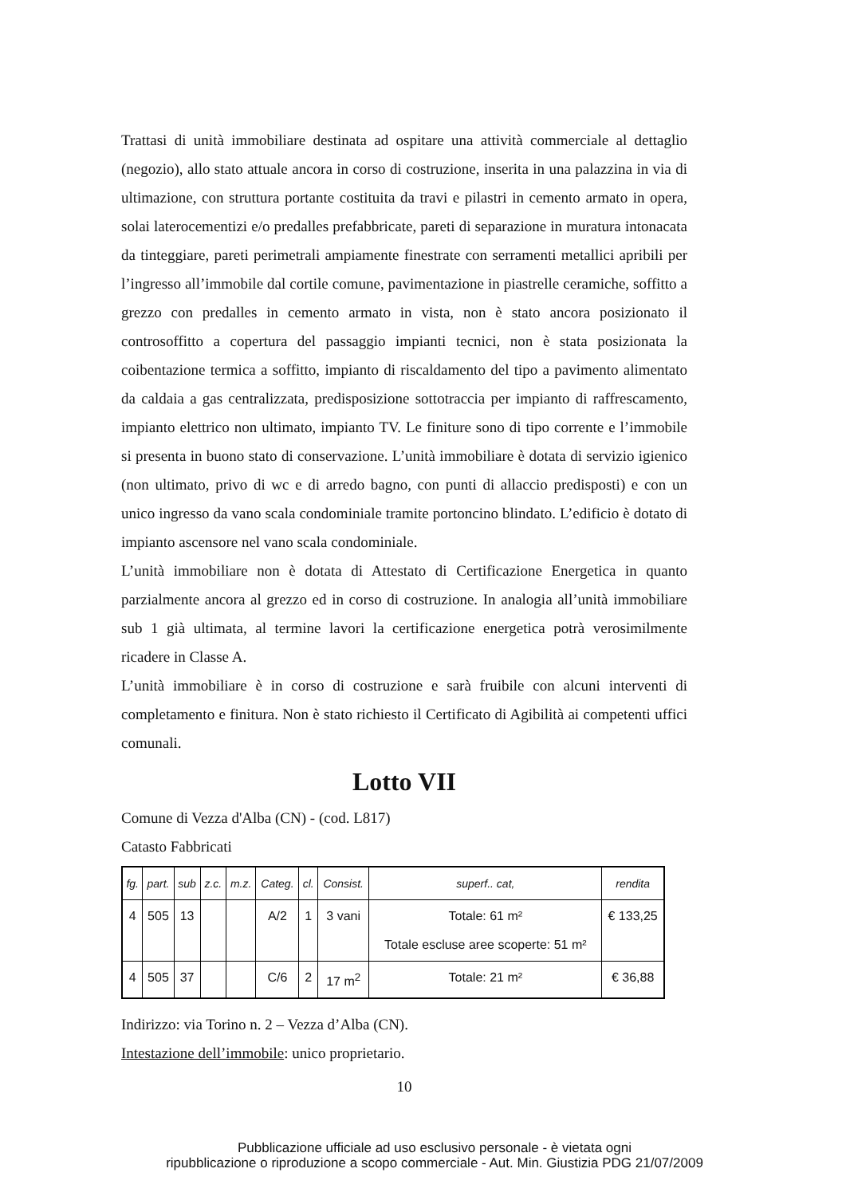Trattasi di unità immobiliare destinata ad ospitare una attività commerciale al dettaglio (negozio), allo stato attuale ancora in corso di costruzione, inserita in una palazzina in via di ultimazione, con struttura portante costituita da travi e pilastri in cemento armato in opera, solai laterocementizi e/o predalles prefabbricate, pareti di separazione in muratura intonacata da tinteggiare, pareti perimetrali ampiamente finestrate con serramenti metallici apribili per l’ingresso all’immobile dal cortile comune, pavimentazione in piastrelle ceramiche, soffitto a grezzo con predalles in cemento armato in vista, non è stato ancora posizionato il controsoffitto a copertura del passaggio impianti tecnici, non è stata posizionata la coibentazione termica a soffitto, impianto di riscaldamento del tipo a pavimento alimentato da caldaia a gas centralizzata, predisposizione sottotraccia per impianto di raffrescamento, impianto elettrico non ultimato, impianto TV. Le finiture sono di tipo corrente e l’immobile si presenta in buono stato di conservazione. L’unità immobiliare è dotata di servizio igienico (non ultimato, privo di wc e di arredo bagno, con punti di allaccio predisposti) e con un unico ingresso da vano scala condominiale tramite portoncino blindato. L’edificio è dotato di impianto ascensore nel vano scala condominiale.
L’unità immobiliare non è dotata di Attestato di Certificazione Energetica in quanto parzialmente ancora al grezzo ed in corso di costruzione. In analogia all’unità immobiliare sub 1 già ultimata, al termine lavori la certificazione energetica potrà verosimilmente ricadere in Classe A.
L’unità immobiliare è in corso di costruzione e sarà fruibile con alcuni interventi di completamento e finitura. Non è stato richiesto il Certificato di Agibilità ai competenti uffici comunali.
Lotto VII
Comune di Vezza d'Alba (CN) - (cod. L817)
Catasto Fabbricati
| fg. | part. | sub | z.c. | m.z. | Categ. | cl. | Consist. | superf.. cat, | rendita |
| --- | --- | --- | --- | --- | --- | --- | --- | --- | --- |
| 4 | 505 | 13 | | | A/2 | 1 | 3 vani | Totale: 61 m² Totale escluse aree scoperte: 51 m² | € 133,25 |
| 4 | 505 | 37 | | | C/6 | 2 | 17 m<sup>2</sup> | Totale: 21 m² | € 36,88 |
Indirizzo: via Torino n. 2 – Vezza d’Alba (CN).
Intestazione dell’immobile: unico proprietario.
10
Pubblicazione ufficiale ad uso esclusivo personale - è vietata ogni
ripubblicazione o riproduzione a scopo commerciale - Aut. Min. Giustizia PDG 21/07/2009